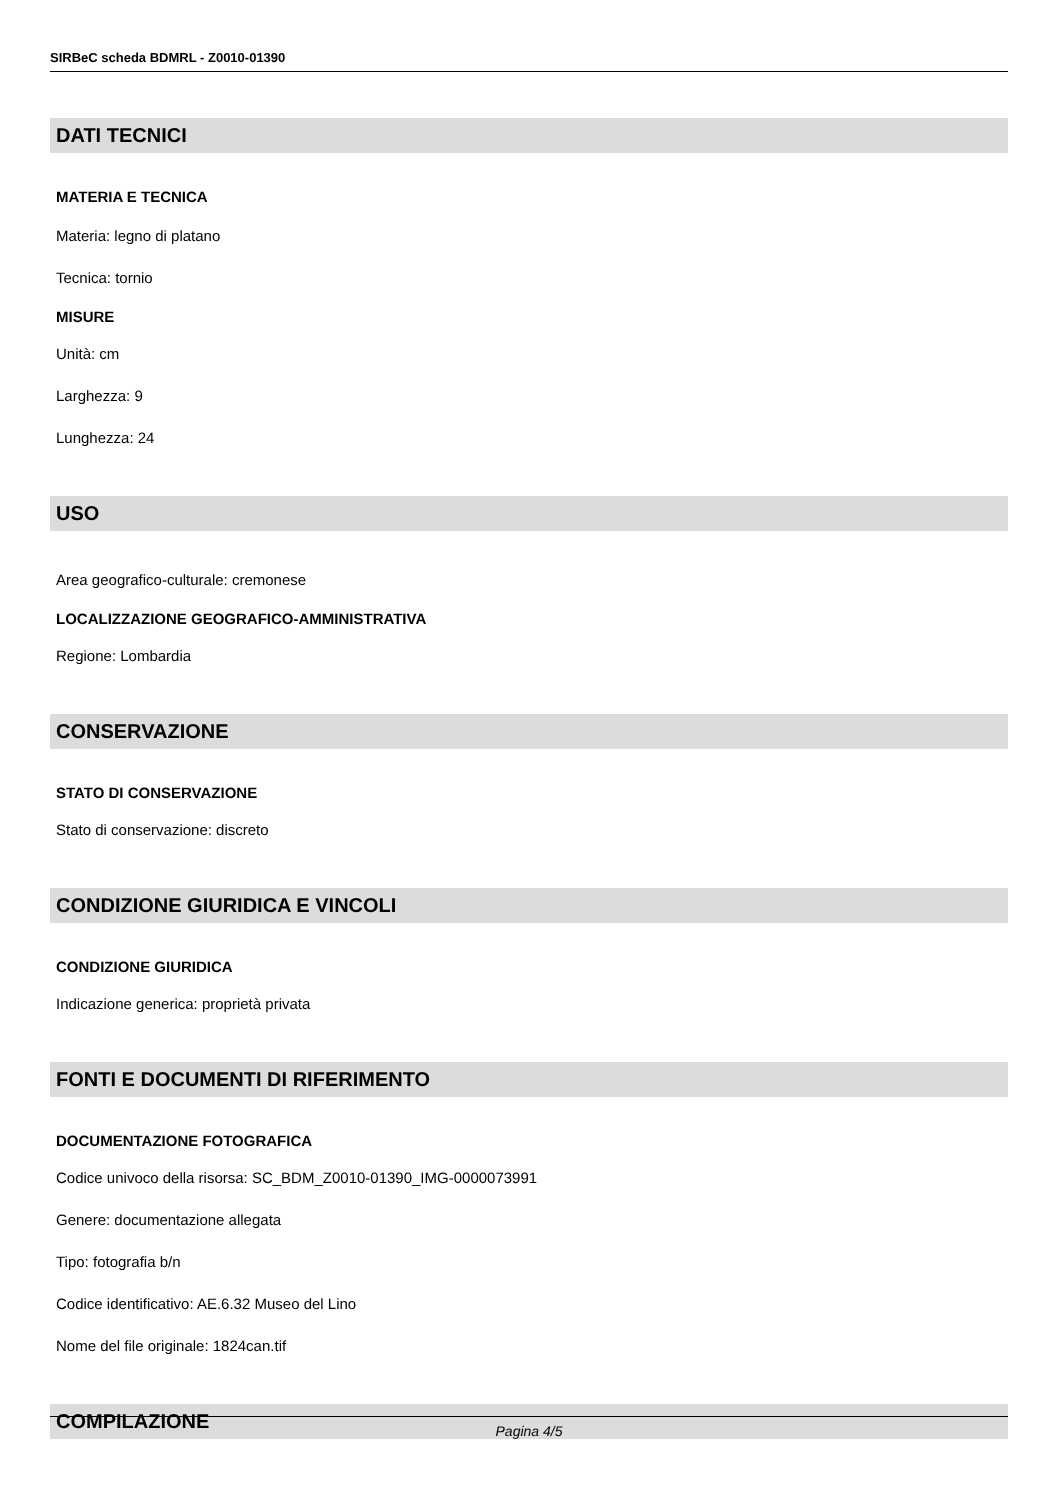SIRBeC scheda BDMRL - Z0010-01390
DATI TECNICI
MATERIA E TECNICA
Materia: legno di platano
Tecnica: tornio
MISURE
Unità: cm
Larghezza: 9
Lunghezza: 24
USO
Area geografico-culturale: cremonese
LOCALIZZAZIONE GEOGRAFICO-AMMINISTRATIVA
Regione: Lombardia
CONSERVAZIONE
STATO DI CONSERVAZIONE
Stato di conservazione: discreto
CONDIZIONE GIURIDICA E VINCOLI
CONDIZIONE GIURIDICA
Indicazione generica: proprietà privata
FONTI E DOCUMENTI DI RIFERIMENTO
DOCUMENTAZIONE FOTOGRAFICA
Codice univoco della risorsa: SC_BDM_Z0010-01390_IMG-0000073991
Genere: documentazione allegata
Tipo: fotografia b/n
Codice identificativo: AE.6.32 Museo del Lino
Nome del file originale: 1824can.tif
COMPILAZIONE
Pagina 4/5